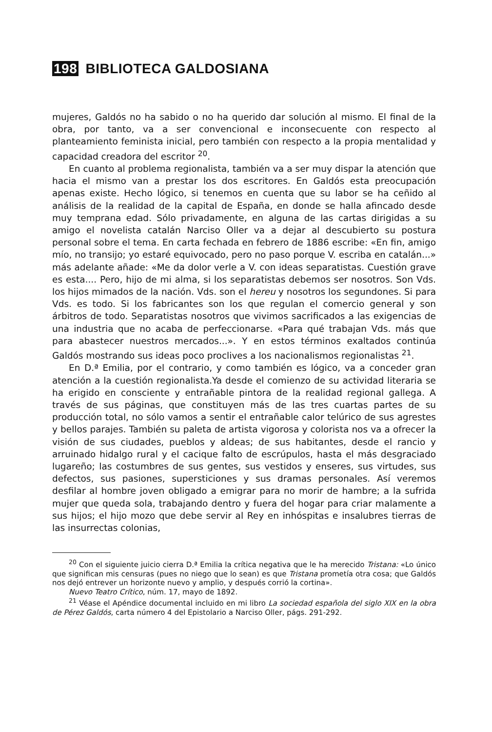198 BIBLIOTECA GALDOSIANA
mujeres, Galdós no ha sabido o no ha querido dar solución al mismo. El final de la obra, por tanto, va a ser convencional e inconsecuente con respecto al planteamiento feminista inicial, pero también con respecto a la propia mentalidad y capacidad creadora del escritor <sup>20</sup>.
En cuanto al problema regionalista, también va a ser muy dispar la atención que hacia el mismo van a prestar los dos escritores. En Galdós esta preocupación apenas existe. Hecho lógico, si tenemos en cuenta que su labor se ha ceñido al análisis de la realidad de la capital de España, en donde se halla afincado desde muy temprana edad. Sólo privadamente, en alguna de las cartas dirigidas a su amigo el novelista catalán Narciso Oller va a dejar al descubierto su postura personal sobre el tema. En carta fechada en febrero de 1886 escribe: «En fin, amigo mío, no transijo; yo estaré equivocado, pero no paso porque V. escriba en catalán...» más adelante añade: «Me da dolor verle a V. con ideas separatistas. Cuestión grave es esta.... Pero, hijo de mi alma, si los separatistas debemos ser nosotros. Son Vds. los hijos mimados de la nación. Vds. son el hereu y nosotros los segundones. Si para Vds. es todo. Si los fabricantes son los que regulan el comercio general y son árbitros de todo. Separatistas nosotros que vivimos sacrificados a las exigencias de una industria que no acaba de perfeccionarse. «Para qué trabajan Vds. más que para abastecer nuestros mercados...». Y en estos términos exaltados continúa Galdós mostrando sus ideas poco proclives a los nacionalismos regionalistas <sup>21</sup>.
En D.ª Emilia, por el contrario, y como también es lógico, va a conceder gran atención a la cuestión regionalista.Ya desde el comienzo de su actividad literaria se ha erigido en consciente y entrañable pintora de la realidad regional gallega. A través de sus páginas, que constituyen más de las tres cuartas partes de su producción total, no sólo vamos a sentir el entrañable calor telúrico de sus agrestes y bellos parajes. También su paleta de artista vigorosa y colorista nos va a ofrecer la visión de sus ciudades, pueblos y aldeas; de sus habitantes, desde el rancio y arruinado hidalgo rural y el cacique falto de escrúpulos, hasta el más desgraciado lugareño; las costumbres de sus gentes, sus vestidos y enseres, sus virtudes, sus defectos, sus pasiones, supersticiones y sus dramas personales. Así veremos desfilar al hombre joven obligado a emigrar para no morir de hambre; a la sufrida mujer que queda sola, trabajando dentro y fuera del hogar para criar malamente a sus hijos; el hijo mozo que debe servir al Rey en inhóspitas e insalubres tierras de las insurrectas colonias,
<sup>20</sup> Con el siguiente juicio cierra D.ª Emilia la crítica negativa que le ha merecido Tristana: «Lo único que significan mis censuras (pues no niego que lo sean) es que Tristana prometía otra cosa; que Galdós nos dejó entrever un horizonte nuevo y amplio, y después corrió la cortina».
Nuevo Teatro Crítico, núm. 17, mayo de 1892.
<sup>21</sup> Véase el Apéndice documental incluido en mi libro La sociedad española del siglo XIX en la obra de Pérez Galdós, carta número 4 del Epistolario a Narciso Oller, págs. 291-292.